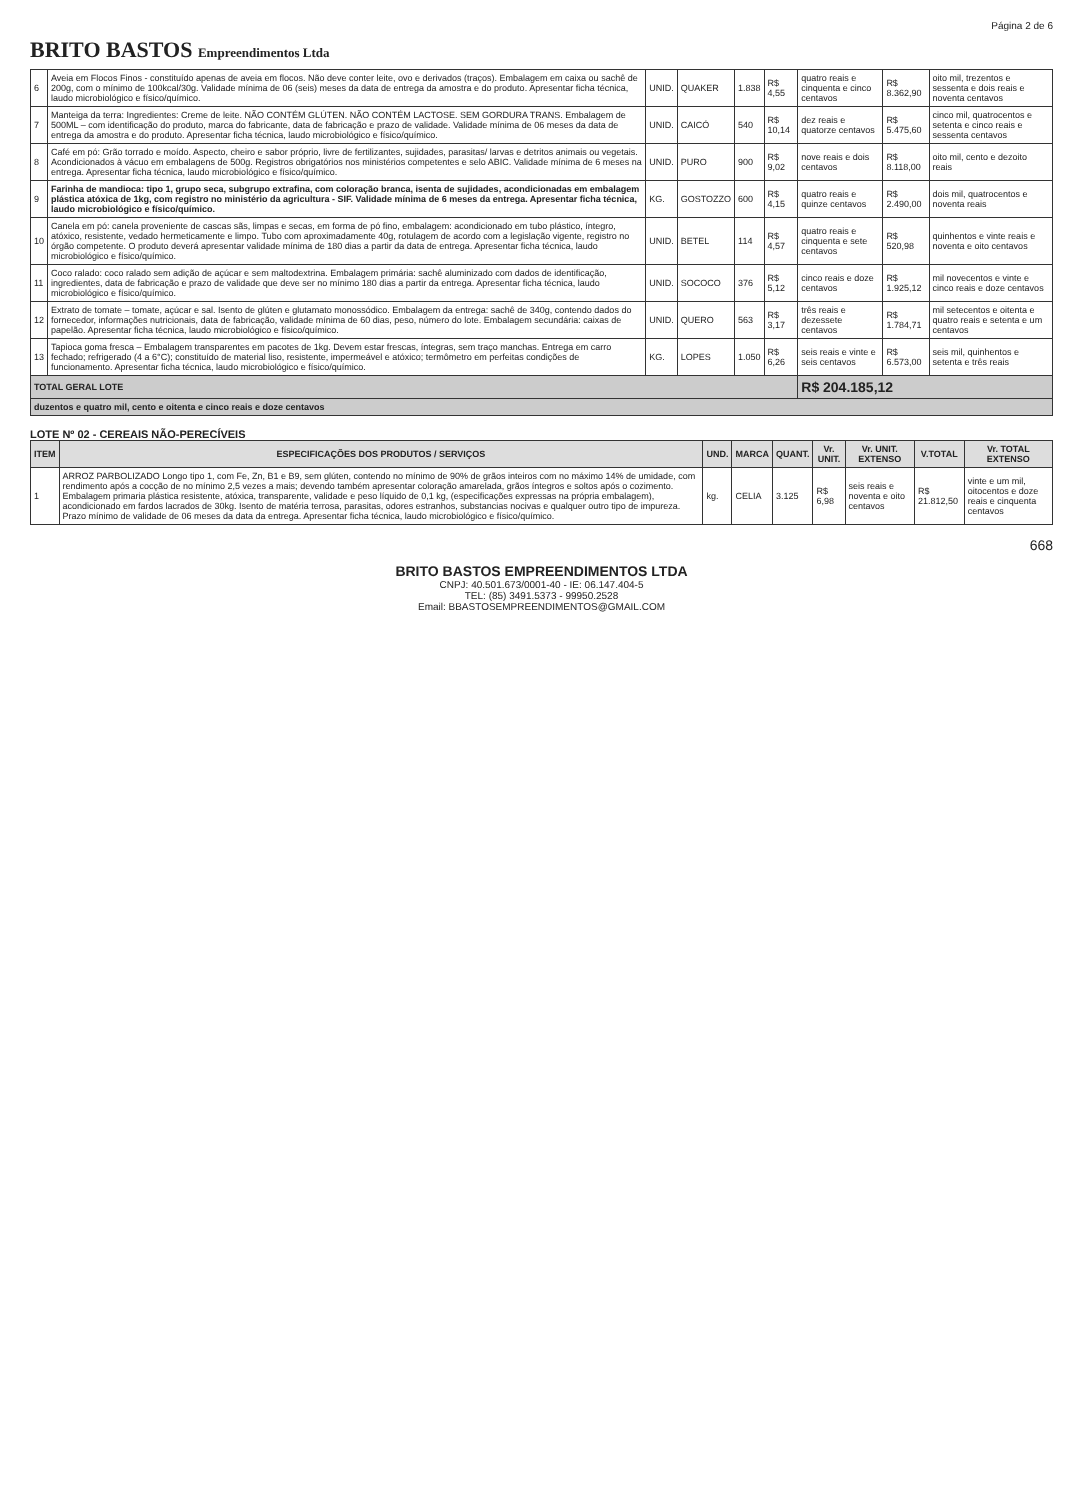Página 2 de 6
BRITO BASTOS Empreendimentos Ltda
| 6 | Aveia em Flocos Finos - constituído apenas de aveia em flocos. Não deve conter leite, ovo e derivados (traços). Embalagem em caixa ou sachê de 200g, com o mínimo de 100kcal/30g. Validade mínima de 06 (seis) meses da data de entrega da amostra e do produto. Apresentar ficha técnica, laudo microbiológico e físico/químico. | UNID. | QUAKER | 1.838 | R$ 4,55 | quatro reais e cinquenta e cinco centavos | R$ 8.362,90 | oito mil, trezentos e sessenta e dois reais e noventa centavos |
| 7 | Manteiga da terra: Ingredientes: Creme de leite. NÃO CONTÉM GLÚTEN. NÃO CONTÉM LACTOSE. SEM GORDURA TRANS. Embalagem de 500ML – com identificação do produto, marca do fabricante, data de fabricação e prazo de validade. Validade mínima de 06 meses da data de entrega da amostra e do produto. Apresentar ficha técnica, laudo microbiológico e físico/químico. | UNID. | CAICÓ | 540 | R$ 10,14 | dez reais e quatorze centavos | R$ 5.475,60 | cinco mil, quatrocentos e setenta e cinco reais e sessenta centavos |
| 8 | Café em pó: Grão torrado e moído. Aspecto, cheiro e sabor próprio, livre de fertilizantes, sujidades, parasitas/ larvas e detritos animais ou vegetais. Acondicionados à vácuo em embalagens de 500g. Registros obrigatórios nos ministérios competentes e selo ABIC. Validade mínima de 6 meses na entrega. Apresentar ficha técnica, laudo microbiológico e físico/químico. | UNID. | PURO | 900 | R$ 9,02 | nove reais e dois centavos | R$ 8.118,00 | oito mil, cento e dezoito reais |
| 9 | Farinha de mandioca: tipo 1, grupo seca, subgrupo extrafina, com coloração branca, isenta de sujidades, acondicionadas em embalagem plástica atóxica de 1kg, com registro no ministério da agricultura - SIF. Validade mínima de 6 meses da entrega. Apresentar ficha técnica, laudo microbiológico e físico/químico. | KG. | GOSTOZZO | 600 | R$ 4,15 | quatro reais e quinze centavos | R$ 2.490,00 | dois mil, quatrocentos e noventa reais |
| 10 | Canela em pó: canela proveniente de cascas sãs, limpas e secas, em forma de pó fino, embalagem: acondicionado em tubo plástico, íntegro, atóxico, resistente, vedado hermeticamente e limpo. Tubo com aproximadamente 40g, rotulagem de acordo com a legislação vigente, registro no órgão competente. O produto deverá apresentar validade mínima de 180 dias a partir da data de entrega. Apresentar ficha técnica, laudo microbiológico e físico/químico. | UNID. | BETEL | 114 | R$ 4,57 | quatro reais e cinquenta e sete centavos | R$ 520,98 | quinhentos e vinte reais e noventa e oito centavos |
| 11 | Coco ralado: coco ralado sem adição de açúcar e sem maltodextrina. Embalagem primária: sachê aluminizado com dados de identificação, ingredientes, data de fabricação e prazo de validade que deve ser no mínimo 180 dias a partir da entrega. Apresentar ficha técnica, laudo microbiológico e físico/químico. | UNID. | SOCOCO | 376 | R$ 5,12 | cinco reais e doze centavos | R$ 1.925,12 | mil novecentos e vinte e cinco reais e doze centavos |
| 12 | Extrato de tomate – tomate, açúcar e sal. Isento de glúten e glutamato monossódico. Embalagem da entrega: sachê de 340g, contendo dados do fornecedor, informações nutricionais, data de fabricação, validade mínima de 60 dias, peso, número do lote. Embalagem secundária: caixas de papelão. Apresentar ficha técnica, laudo microbiológico e físico/químico. | UNID. | QUERO | 563 | R$ 3,17 | três reais e dezessete centavos | R$ 1.784,71 | mil setecentos e oitenta e quatro reais e setenta e um centavos |
| 13 | Tapioca goma fresca – Embalagem transparentes em pacotes de 1kg. Devem estar frescas, íntegras, sem traço manchas. Entrega em carro fechado; refrigerado (4 a 6°C); constituído de material liso, resistente, impermeável e atóxico; termômetro em perfeitas condições de funcionamento. Apresentar ficha técnica, laudo microbiológico e físico/químico. | KG. | LOPES | 1.050 | R$ 6,26 | seis reais e vinte e seis centavos | R$ 6.573,00 | seis mil, quinhentos e setenta e três reais |
| TOTAL GERAL LOTE | | | | | | R$ 204.185,12 | | |
| duzentos e quatro mil, cento e oitenta e cinco reais e doze centavos | | | | | | | | |
LOTE Nº 02 - CEREAIS NÃO-PERECÍVEIS
| ITEM | ESPECIFICAÇÕES DOS PRODUTOS / SERVIÇOS | UND. | MARCA | QUANT. | Vr. UNIT. | Vr. UNIT. EXTENSO | V.TOTAL | Vr. TOTAL EXTENSO |
| --- | --- | --- | --- | --- | --- | --- | --- | --- |
| 1 | ARROZ PARBOLIZADO Longo tipo 1, com Fe, Zn, B1 e B9, sem glúten, contendo no mínimo de 90% de grãos inteiros com no máximo 14% de umidade, com rendimento após a cocção de no mínimo 2,5 vezes a mais; devendo também apresentar coloração amarelada, grãos íntegros e soltos após o cozimento. Embalagem primaria plástica resistente, atóxica, transparente, validade e peso líquido de 0,1 kg, (especificações expressas na própria embalagem), acondicionado em fardos lacrados de 30kg. Isento de matéria terrosa, parasitas, odores estranhos, substancias nocivas e qualquer outro tipo de impureza. Prazo mínimo de validade de 06 meses da data da entrega. Apresentar ficha técnica, laudo microbiológico e físico/químico. | kg. | CELIA | 3.125 | R$ 6,98 | seis reais e noventa e oito centavos | R$ 21.812,50 | vinte e um mil, oitocentos e doze reais e cinquenta centavos |
668
BRITO BASTOS EMPREENDIMENTOS LTDA
CNPJ: 40.501.673/0001-40 - IE: 06.147.404-5
TEL: (85) 3491.5373 - 99950.2528
Email: BBASTOSEMPREENDIMENTOS@GMAIL.COM